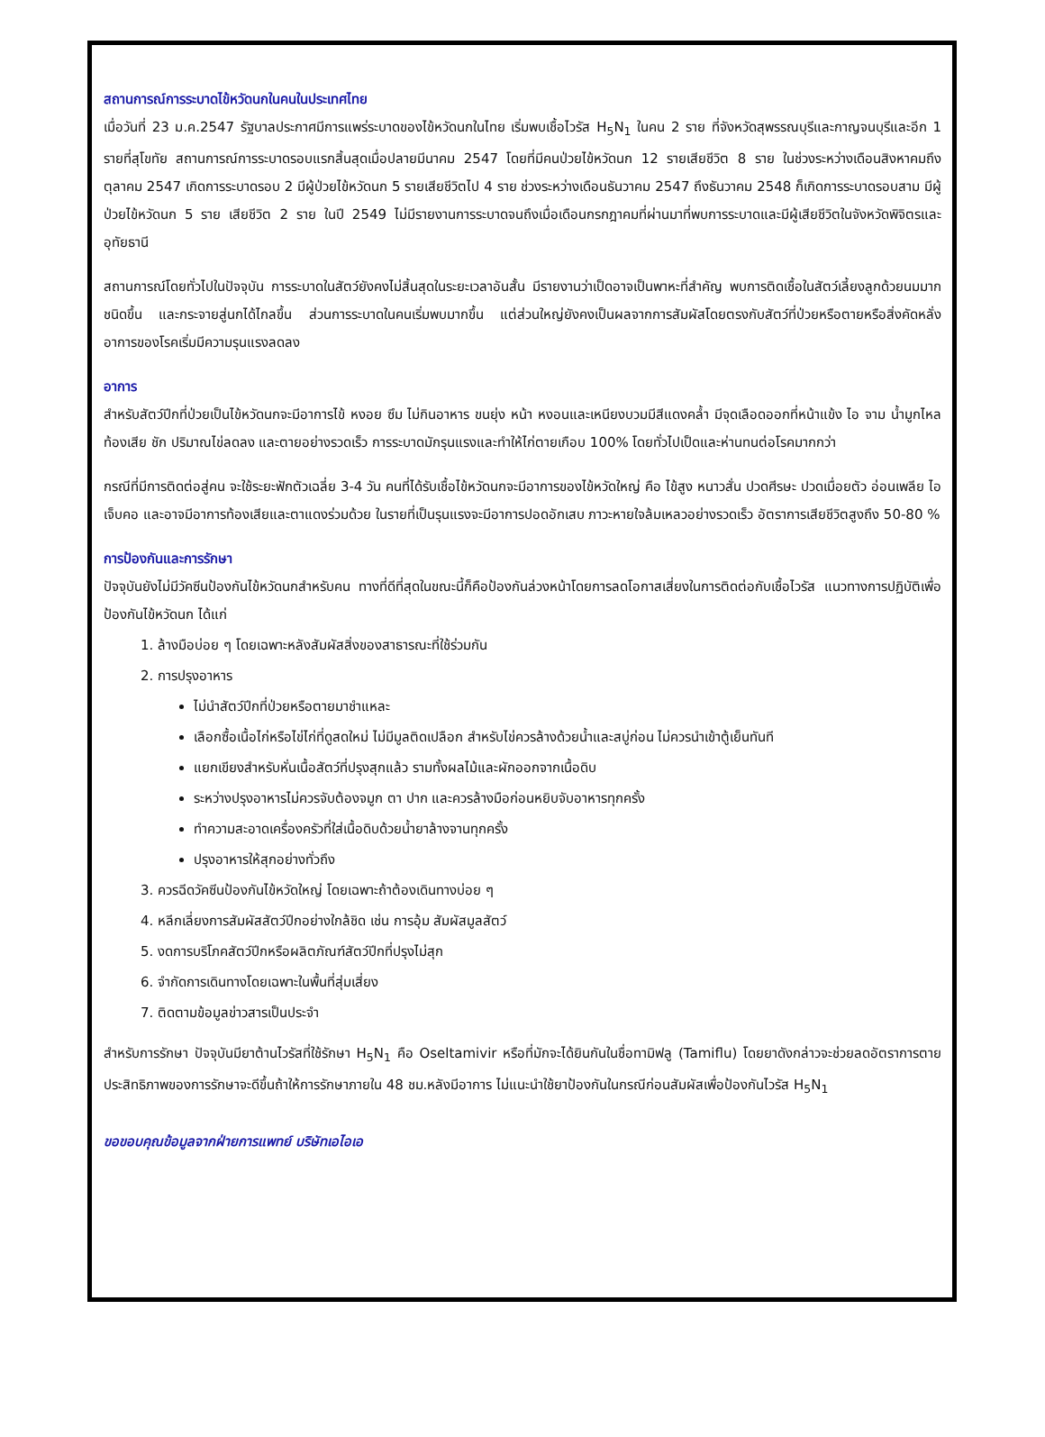สถานการณ์การระบาดไข้หวัดนกในคนในประเทศไทย
เมื่อวันที่ 23 ม.ค.2547 รัฐบาลประกาศมีการแพร่ระบาดของไข้หวัดนกในไทย เริ่มพบเชื้อไวรัส H<sub>5</sub>N<sub>1</sub> ในคน 2 ราย ที่จังหวัดสุพรรณบุรีและกาญจนบุรีและอีก 1 รายที่สุโขทัย สถานการณ์การระบาดรอบแรกสิ้นสุดเมื่อปลายมีนาคม 2547 โดยที่มีคนป่วยไข้หวัดนก 12 รายเสียชีวิต 8 ราย ในช่วงระหว่างเดือนสิงหาคมถึงตุลาคม 2547 เกิดการระบาดรอบ 2 มีผู้ป่วยไข้หวัดนก 5 รายเสียชีวิตไป 4 ราย ช่วงระหว่างเดือนธันวาคม 2547 ถึงธันวาคม 2548 ก็เกิดการระบาดรอบสาม มีผู้ป่วยไข้หวัดนก 5 ราย เสียชีวิต 2 ราย ในปี 2549 ไม่มีรายงานการระบาดจนถึงเมื่อเดือนกรกฎาคมที่ผ่านมาที่พบการระบาดและมีผู้เสียชีวิตในจังหวัดพิจิตรและอุทัยธานี
สถานการณ์โดยทั่วไปในปัจจุบัน การระบาดในสัตว์ยังคงไม่สิ้นสุดในระยะเวลาอันสั้น มีรายงานว่าเป็ดอาจเป็นพาหะที่สำคัญ พบการติดเชื้อในสัตว์เลี้ยงลูกด้วยนมมากชนิดขึ้น และกระจายสู่นกได้ไกลขึ้น ส่วนการระบาดในคนเริ่มพบมากขึ้น แต่ส่วนใหญ่ยังคงเป็นผลจากการสัมผัสโดยตรงกับสัตว์ที่ป่วยหรือตายหรือสิ่งคัดหลั่ง อาการของโรคเริ่มมีความรุนแรงลดลง
อาการ
สำหรับสัตว์ปีกที่ป่วยเป็นไข้หวัดนกจะมีอาการไข้ หงอย ซึม ไม่กินอาหาร ขนยุ่ง หน้า หงอนและเหนียงบวมมีสีแดงคล้ำ มีจุดเลือดออกที่หน้าแข้ง ไอ จาม น้ำมูกไหล ท้องเสีย ชัก ปริมาณไข่ลดลง และตายอย่างรวดเร็ว การระบาดมักรุนแรงและทำให้ไก่ตายเกือบ 100% โดยทั่วไปเป็ดและห่านทนต่อโรคมากกว่า
กรณีที่มีการติดต่อสู่คน จะใช้ระยะฟักตัวเฉลี่ย 3-4 วัน คนที่ได้รับเชื้อไข้หวัดนกจะมีอาการของไข้หวัดใหญ่ คือ ไข้สูง หนาวสั่น ปวดศีรษะ ปวดเมื่อยตัว อ่อนเพลีย ไอ เจ็บคอ และอาจมีอาการท้องเสียและตาแดงร่วมด้วย ในรายที่เป็นรุนแรงจะมีอาการปอดอักเสบ ภาวะหายใจล้มเหลวอย่างรวดเร็ว อัตราการเสียชีวิตสูงถึง 50-80 %
การป้องกันและการรักษา
ปัจจุบันยังไม่มีวัคซีนป้องกันไข้หวัดนกสำหรับคน ทางที่ดีที่สุดในขณะนี้ก็คือป้องกันล่วงหน้าโดยการลดโอกาสเสี่ยงในการติดต่อกับเชื้อไวรัส แนวทางการปฏิบัติเพื่อป้องกันไข้หวัดนก ได้แก่
1. ล้างมือบ่อย ๆ โดยเฉพาะหลังสัมผัสสิ่งของสาธารณะที่ใช้ร่วมกัน
2. การปรุงอาหาร
ไม่นำสัตว์ปีกที่ป่วยหรือตายมาชำแหละ
เลือกซื้อเนื้อไก่หรือไข่ไก่ที่ดูสดใหม่ ไม่มีมูลติดเปลือก สำหรับไข่ควรล้างด้วยน้ำและสบู่ก่อน ไม่ควรนำเข้าตู้เย็นทันที
แยกเขียงสำหรับหั่นเนื้อสัตว์ที่ปรุงสุกแล้ว รามทั้งผลไม้และผักออกจากเนื้อดิบ
ระหว่างปรุงอาหารไม่ควรจับต้องจมูก ตา ปาก และควรล้างมือก่อนหยิบจับอาหารทุกครั้ง
ทำความสะอาดเครื่องครัวที่ใส่เนื้อดิบด้วยน้ำยาล้างจานทุกครั้ง
ปรุงอาหารให้สุกอย่างทั่วถึง
3. ควรฉีดวัคซีนป้องกันไข้หวัดใหญ่ โดยเฉพาะถ้าต้องเดินทางบ่อย ๆ
4. หลีกเลี่ยงการสัมผัสสัตว์ปีกอย่างใกล้ชิด เช่น การอุ้ม สัมผัสมูลสัตว์
5. งดการบริโภคสัตว์ปีกหรือผลิตภัณฑ์สัตว์ปีกที่ปรุงไม่สุก
6. จำกัดการเดินทางโดยเฉพาะในพื้นที่สุ่มเสี่ยง
7. ติดตามข้อมูลข่าวสารเป็นประจำ
สำหรับการรักษา ปัจจุบันมียาต้านไวรัสที่ใช้รักษา H<sub>5</sub>N<sub>1</sub> คือ Oseltamivir หรือที่มักจะได้ยินกันในชื่อทามิฟลู (Tamiflu) โดยยาดังกล่าวจะช่วยลดอัตราการตาย ประสิทธิภาพของการรักษาจะดีขึ้นถ้าให้การรักษาภายใน 48 ชม.หลังมีอาการ ไม่แนะนำใช้ยาป้องกันในกรณีก่อนสัมผัสเพื่อป้องกันไวรัส H<sub>5</sub>N<sub>1</sub>
ขอขอบคุณข้อมูลจากฝ่ายการแพทย์ บริษัทเอไอเอ